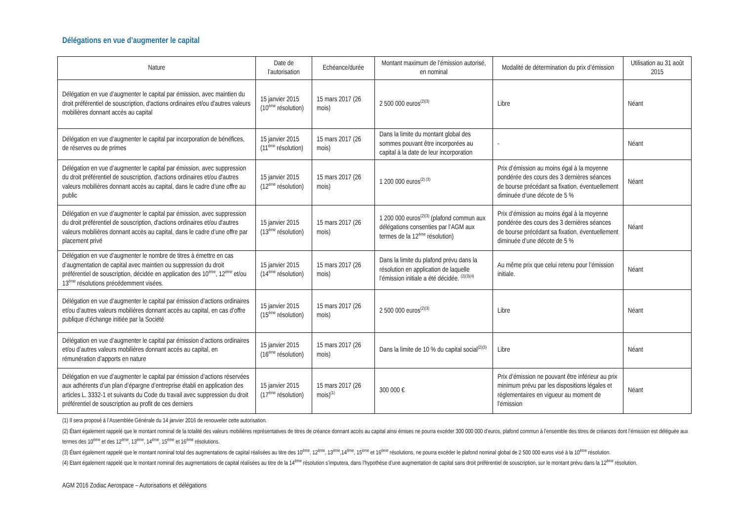Délégations en vue d’augmenter le capital
| Nature | Date de l’autorisation | Echéance/durée | Montant maximum de l’émission autorisé, en nominal | Modalité de détermination du prix d’émission | Utilisation au 31 août 2015 |
| --- | --- | --- | --- | --- | --- |
| Délégation en vue d’augmenter le capital par émission, avec maintien du droit préférentiel de souscription, d'actions ordinaires et/ou d'autres valeurs mobilières donnant accès au capital | 15 janvier 2015 (10<sup>ème</sup> résolution) | 15 mars 2017 (26 mois) | 2 500 000 euros<sup>(2)(3)</sup> | Libre | Néant |
| Délégation en vue d’augmenter le capital par incorporation de bénéfices, de réserves ou de primes | 15 janvier 2015 (11<sup>ème</sup> résolution) | 15 mars 2017 (26 mois) | Dans la limite du montant global des sommes pouvant être incorporées au capital à la date de leur incorporation | - | Néant |
| Délégation en vue d’augmenter le capital par émission, avec suppression du droit préférentiel de souscription, d'actions ordinaires et/ou d'autres valeurs mobilières donnant accès au capital, dans le cadre d’une offre au public | 15 janvier 2015 (12<sup>ème</sup> résolution) | 15 mars 2017 (26 mois) | 1 200 000 euros<sup>(2) (3)</sup> | Prix d’émission au moins égal à la moyenne pondérée des cours des 3 dernières séances de bourse précédant sa fixation, éventuellement diminuée d’une décote de 5 % | Néant |
| Délégation en vue d’augmenter le capital par émission, avec suppression du droit préférentiel de souscription, d'actions ordinaires et/ou d'autres valeurs mobilières donnant accès au capital, dans le cadre d’une offre par placement privé | 15 janvier 2015 (13<sup>ème</sup> résolution) | 15 mars 2017 (26 mois) | 1 200 000 euros<sup>(2)(3)</sup> (plafond commun aux délégations consenties par l’AGM aux termes de la 12<sup>ème</sup> résolution) | Prix d’émission au moins égal à la moyenne pondérée des cours des 3 dernières séances de bourse précédant sa fixation, éventuellement diminuée d’une décote de 5 % | Néant |
| Délégation en vue d’augmenter le nombre de titres à émettre en cas d’augmentation de capital avec maintien ou suppression du droit préférentiel de souscription, décidée en application des 10<sup>ème</sup>, 12<sup>ème</sup> et/ou 13<sup>ème</sup> résolutions précédemment visées. | 15 janvier 2015 (14<sup>ème</sup> résolution) | 15 mars 2017 (26 mois) | Dans la limite du plafond prévu dans la résolution en application de laquelle l’émission initiale a été décidée. <sup>(2)(3)(4)</sup> | Au même prix que celui retenu pour l’émission initiale. | Néant |
| Délégation en vue d’augmenter le capital par émission d’actions ordinaires et/ou d’autres valeurs mobilières donnant accès au capital, en cas d’offre publique d’échange initiée par la Société | 15 janvier 2015 (15<sup>ème</sup> résolution) | 15 mars 2017 (26 mois) | 2 500 000 euros<sup>(2)(3)</sup> | Libre | Néant |
| Délégation en vue d’augmenter le capital par émission d’actions ordinaires et/ou d’autres valeurs mobilières donnant accès au capital, en rémunération d’apports en nature | 15 janvier 2015 (16<sup>ème</sup> résolution) | 15 mars 2017 (26 mois) | Dans la limite de 10 % du capital social<sup>(2)(3)</sup> | Libre | Néant |
| Délégation en vue d’augmenter le capital par émission d’actions réservées aux adhérents d’un plan d’épargne d’entreprise établi en application des articles L. 3332-1 et suivants du Code du travail avec suppression du droit préférentiel de souscription au profit de ces derniers | 15 janvier 2015 (17<sup>ème</sup> résolution) | 15 mars 2017 (26 mois)<sup>(1)</sup> | 300 000 € | Prix d’émission ne pouvant être inférieur au prix minimum prévu par les dispositions légales et réglementaires en vigueur au moment de l’émission | Néant |
(1) Il sera proposé à l’Assemblée Générale du 14 janvier 2016 de renouveler cette autorisation.
(2) Étant également rappelé que le montant nominal de la totalité des valeurs mobilières représentatives de titres de créance donnant accès au capital ainsi émises ne pourra excéder 300 000 000 d’euros, plafond commun à l’ensemble des titres de créances dont l’émission est déléguée aux termes des 10<sup>ème</sup> et des 12<sup>ème</sup>, 13<sup>ème</sup>, 14<sup>ème</sup>, 15<sup>ème</sup> et 16<sup>ème</sup> résolutions.
(3) Étant également rappelé que le montant nominal total des augmentations de capital réalisées au titre des 10<sup>ème</sup>, 12<sup>ème</sup>, 13<sup>ème</sup>,14<sup>ème</sup>, 15<sup>ème</sup> et 16<sup>ème</sup> résolutions, ne pourra excéder le plafond nominal global de 2 500 000 euros visé à la 10<sup>ème</sup> résolution.
(4) Etant également rappelé que le montant nominal des augmentations de capital réalisées au titre de la 14<sup>ème</sup> résolution s’imputera, dans l’hypothèse d’une augmentation de capital sans droit préférentiel de souscription, sur le montant prévu dans la 12<sup>ème</sup> résolution.
AGM 2016 Zodiac Aerospace – Autorisations et délégations